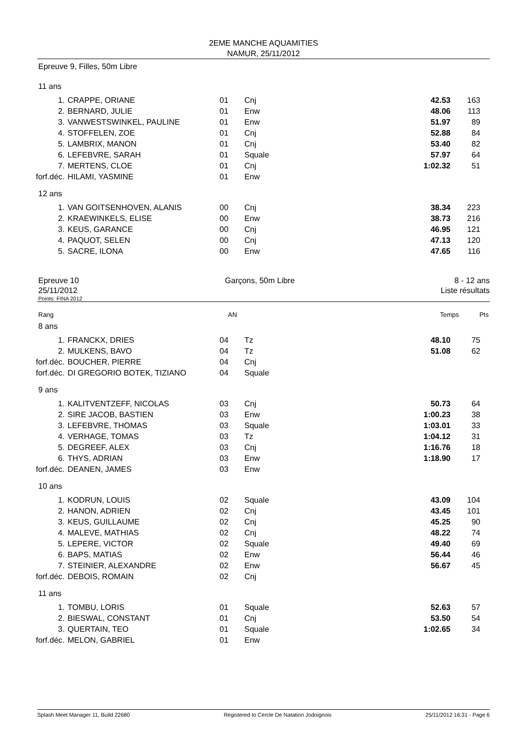2EME MANCHE AQUAMITIES
NAMUR, 25/11/2012
Epreuve 9, Filles, 50m Libre
11 ans
| 1. | CRAPPE, ORIANE | 01 | Cnj | 42.53 | 163 |
| 2. | BERNARD, JULIE | 01 | Enw | 48.06 | 113 |
| 3. | VANWESTSWINKEL, PAULINE | 01 | Enw | 51.97 | 89 |
| 4. | STOFFELEN, ZOE | 01 | Cnj | 52.88 | 84 |
| 5. | LAMBRIX, MANON | 01 | Cnj | 53.40 | 82 |
| 6. | LEFEBVRE, SARAH | 01 | Squale | 57.97 | 64 |
| 7. | MERTENS, CLOE | 01 | Cnj | 1:02.32 | 51 |
| forf.déc. | HILAMI, YASMINE | 01 | Enw | | |
12 ans
| 1. | VAN GOITSENHOVEN, ALANIS | 00 | Cnj | 38.34 | 223 |
| 2. | KRAEWINKELS, ELISE | 00 | Enw | 38.73 | 216 |
| 3. | KEUS, GARANCE | 00 | Cnj | 46.95 | 121 |
| 4. | PAQUOT, SELEN | 00 | Cnj | 47.13 | 120 |
| 5. | SACRE, ILONA | 00 | Enw | 47.65 | 116 |
Epreuve 10
25/11/2012
Garçons, 50m Libre 8 - 12 ans
Liste résultats
Points: FINA 2012
| Rang | | AN | | Temps | Pts |
8 ans
| 1. | FRANCKX, DRIES | 04 | Tz | 48.10 | 75 |
| 2. | MULKENS, BAVO | 04 | Tz | 51.08 | 62 |
| forf.déc. | BOUCHER, PIERRE | 04 | Cnj | | |
| forf.déc. | DI GREGORIO BOTEK, TIZIANO | 04 | Squale | | |
9 ans
| 1. | KALITVENTZEFF, NICOLAS | 03 | Cnj | 50.73 | 64 |
| 2. | SIRE JACOB, BASTIEN | 03 | Enw | 1:00.23 | 38 |
| 3. | LEFEBVRE, THOMAS | 03 | Squale | 1:03.01 | 33 |
| 4. | VERHAGE, TOMAS | 03 | Tz | 1:04.12 | 31 |
| 5. | DEGREEF, ALEX | 03 | Cnj | 1:16.76 | 18 |
| 6. | THYS, ADRIAN | 03 | Enw | 1:18.90 | 17 |
| forf.déc. | DEANEN, JAMES | 03 | Enw | | |
10 ans
| 1. | KODRUN, LOUIS | 02 | Squale | 43.09 | 104 |
| 2. | HANON, ADRIEN | 02 | Cnj | 43.45 | 101 |
| 3. | KEUS, GUILLAUME | 02 | Cnj | 45.25 | 90 |
| 4. | MALEVE, MATHIAS | 02 | Cnj | 48.22 | 74 |
| 5. | LEPERE, VICTOR | 02 | Squale | 49.40 | 69 |
| 6. | BAPS, MATIAS | 02 | Enw | 56.44 | 46 |
| 7. | STEINIER, ALEXANDRE | 02 | Enw | 56.67 | 45 |
| forf.déc. | DEBOIS, ROMAIN | 02 | Cnj | | |
11 ans
| 1. | TOMBU, LORIS | 01 | Squale | 52.63 | 57 |
| 2. | BIESWAL, CONSTANT | 01 | Cnj | 53.50 | 54 |
| 3. | QUERTAIN, TEO | 01 | Squale | 1:02.65 | 34 |
| forf.déc. | MELON, GABRIEL | 01 | Enw | | |
Splash Meet Manager 11, Build 22680 Registered to Cercle De Natation Jodoignois 25/11/2012 16:31 - Page 6